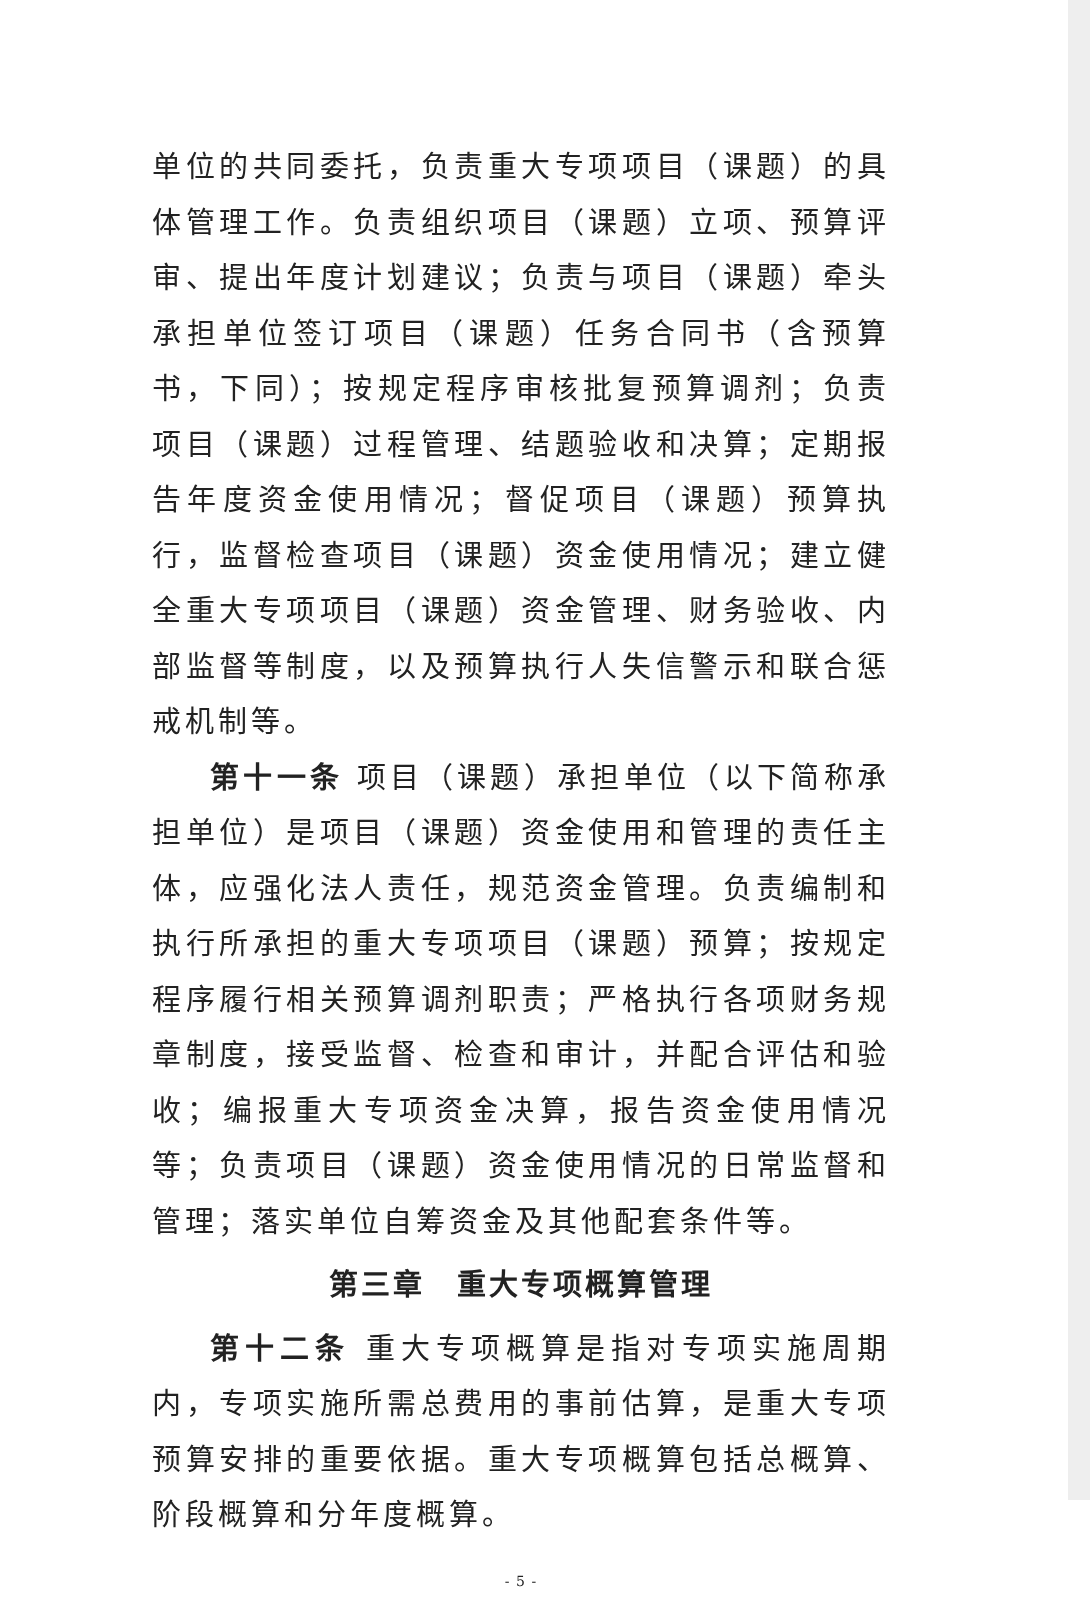单位的共同委托，负责重大专项项目（课题）的具体管理工作。负责组织项目（课题）立项、预算评审、提出年度计划建议；负责与项目（课题）牵头承担单位签订项目（课题）任务合同书（含预算书，下同）；按规定程序审核批复预算调剂；负责项目（课题）过程管理、结题验收和决算；定期报告年度资金使用情况；督促项目（课题）预算执行，监督检查项目（课题）资金使用情况；建立健全重大专项项目（课题）资金管理、财务验收、内部监督等制度，以及预算执行人失信警示和联合惩戒机制等。
第十一条 项目（课题）承担单位（以下简称承担单位）是项目（课题）资金使用和管理的责任主体，应强化法人责任，规范资金管理。负责编制和执行所承担的重大专项项目（课题）预算；按规定程序履行相关预算调剂职责；严格执行各项财务规章制度，接受监督、检查和审计，并配合评估和验收；编报重大专项资金决算，报告资金使用情况等；负责项目（课题）资金使用情况的日常监督和管理；落实单位自筹资金及其他配套条件等。
第三章　重大专项概算管理
第十二条 重大专项概算是指对专项实施周期内，专项实施所需总费用的事前估算，是重大专项预算安排的重要依据。重大专项概算包括总概算、阶段概算和分年度概算。
- 5 -